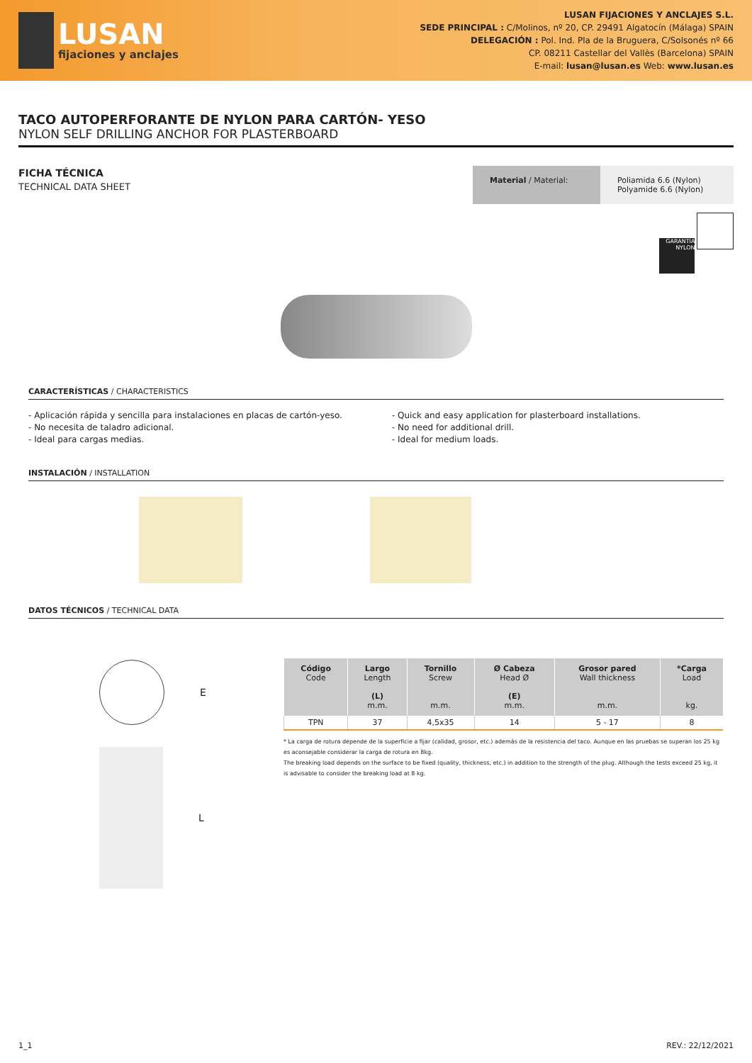LUSAN
fijaciones y anclajes
LUSAN FIJACIONES Y ANCLAJES S.L.
SEDE PRINCIPAL : C/Molinos, nº 20, CP. 29491 Algatocín (Málaga) SPAIN
DELEGACIÓN : Pol. Ind. Pla de la Bruguera, C/Solsonés nº 66
CP. 08211 Castellar del Vallès (Barcelona) SPAIN
E-mail: lusan@lusan.es Web: www.lusan.es
TACO AUTOPERFORANTE DE NYLON PARA CARTÓN- YESO
NYLON SELF DRILLING ANCHOR FOR PLASTERBOARD
FICHA TÉCNICA
TECHNICAL DATA SHEET
Material / Material: Poliamida 6.6 (Nylon)
Polyamide 6.6 (Nylon)
GARANTIA NYLON
CARACTERÍSTICAS / CHARACTERISTICS
- Aplicación rápida y sencilla para instalaciones en placas de cartón-yeso.
- No necesita de taladro adicional.
- Ideal para cargas medias.
- Quick and easy application for plasterboard installations.
- No need for additional drill.
- Ideal for medium loads.
INSTALACIÓN / INSTALLATION
DATOS TÉCNICOS / TECHNICAL DATA
E
L
| Código Code | Largo Length (L) m.m. | Tornillo Screw m.m. | Ø Cabeza Head Ø (E) m.m. | Grosor pared Wall thickness m.m. | *Carga Load kg. |
| --- | --- | --- | --- | --- | --- |
| TPN | 37 | 4,5x35 | 14 | 5 - 17 | 8 |
* La carga de rotura depende de la superficie a fijar (calidad, grosor, etc.) además de la resistencia del taco. Aunque en las pruebas se superan los 25 kg es aconsejable considerar la carga de rotura en 8kg.
The breaking load depends on the surface to be fixed (quality, thickness, etc.) in addition to the strength of the plug. Although the tests exceed 25 kg, it is advisable to consider the breaking load at 8 kg.
1_1 REV.: 22/12/2021